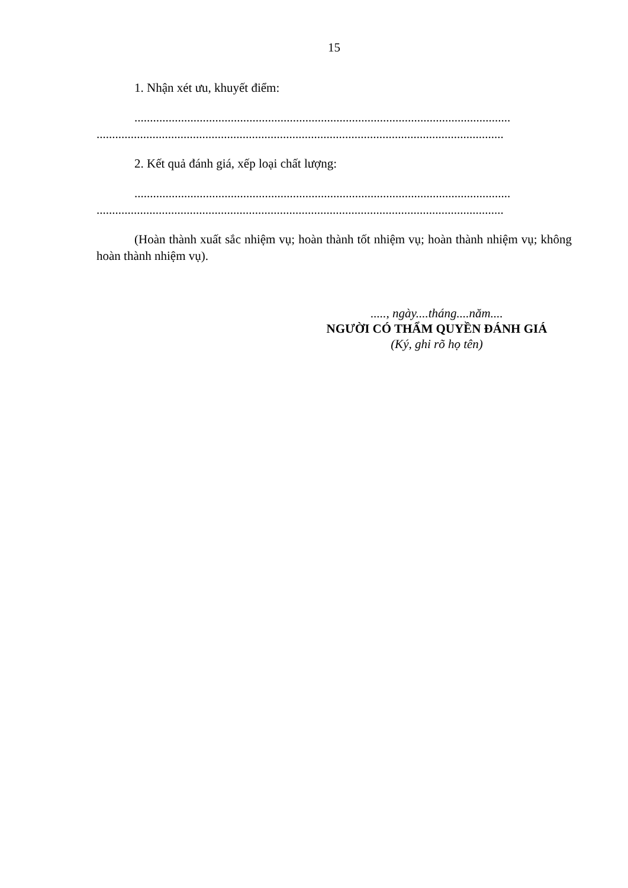15
1. Nhận xét ưu, khuyết điểm:
.........................................................................................................................
...................................................................................................................................
2. Kết quả đánh giá, xếp loại chất lượng:
.........................................................................................................................
...................................................................................................................................
(Hoàn thành xuất sắc nhiệm vụ; hoàn thành tốt nhiệm vụ; hoàn thành nhiệm vụ; không hoàn thành nhiệm vụ).
....., ngày....tháng....năm....
NGƯỜI CÓ THẨM QUYỀN ĐÁNH GIÁ
(Ký, ghi rõ họ tên)